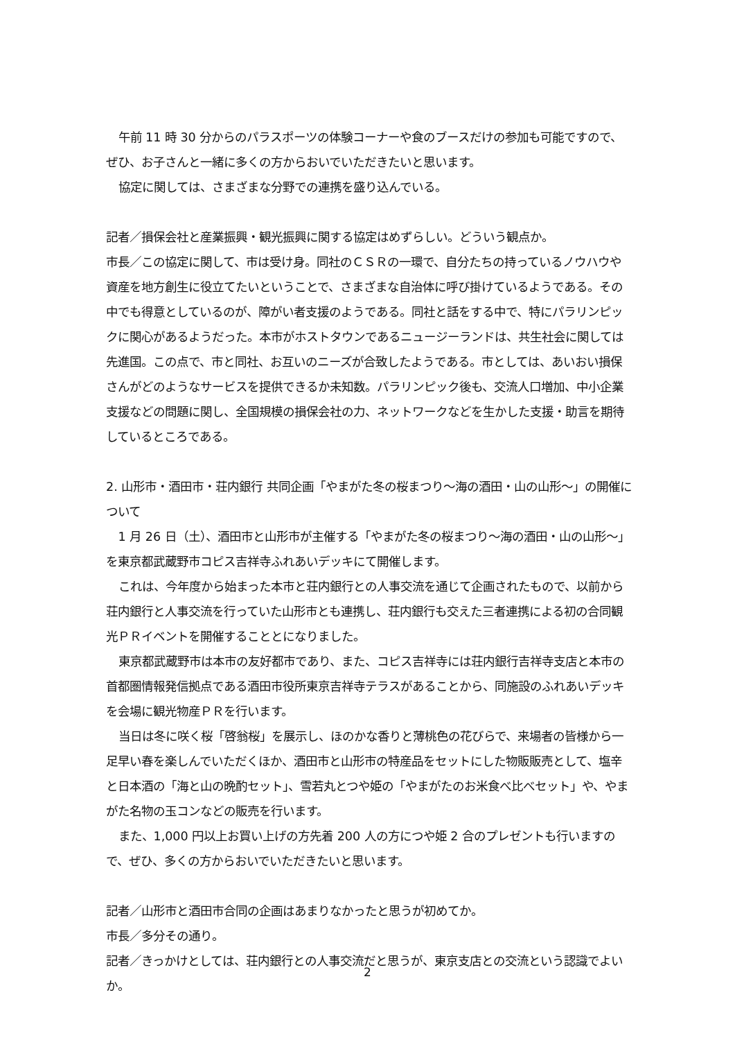午前 11 時 30 分からのパラスポーツの体験コーナーや食のブースだけの参加も可能ですので、ぜひ、お子さんと一緒に多くの方からおいでいただきたいと思います。
協定に関しては、さまざまな分野での連携を盛り込んでいる。
記者／損保会社と産業振興・観光振興に関する協定はめずらしい。どういう観点か。
市長／この協定に関して、市は受け身。同社のＣＳＲの一環で、自分たちの持っているノウハウや資産を地方創生に役立てたいということで、さまざまな自治体に呼び掛けているようである。その中でも得意としているのが、障がい者支援のようである。同社と話をする中で、特にパラリンピックに関心があるようだった。本市がホストタウンであるニュージーランドは、共生社会に関しては先進国。この点で、市と同社、お互いのニーズが合致したようである。市としては、あいおい損保さんがどのようなサービスを提供できるか未知数。パラリンピック後も、交流人口増加、中小企業支援などの問題に関し、全国規模の損保会社の力、ネットワークなどを生かした支援・助言を期待しているところである。
2. 山形市・酒田市・荘内銀行 共同企画「やまがた冬の桜まつり～海の酒田・山の山形～」の開催について
1 月 26 日（土）、酒田市と山形市が主催する「やまがた冬の桜まつり～海の酒田・山の山形～」を東京都武蔵野市コピス吉祥寺ふれあいデッキにて開催します。
これは、今年度から始まった本市と荘内銀行との人事交流を通じて企画されたもので、以前から荘内銀行と人事交流を行っていた山形市とも連携し、荘内銀行も交えた三者連携による初の合同観光ＰＲイベントを開催することとになりました。
東京都武蔵野市は本市の友好都市であり、また、コピス吉祥寺には荘内銀行吉祥寺支店と本市の首都圏情報発信拠点である酒田市役所東京吉祥寺テラスがあることから、同施設のふれあいデッキを会場に観光物産ＰＲを行います。
当日は冬に咲く桜「啓翁桜」を展示し、ほのかな香りと薄桃色の花びらで、来場者の皆様から一足早い春を楽しんでいただくほか、酒田市と山形市の特産品をセットにした物販販売として、塩辛と日本酒の「海と山の晩酌セット」、雪若丸とつや姫の「やまがたのお米食べ比べセット」や、やまがた名物の玉コンなどの販売を行います。
また、1,000 円以上お買い上げの方先着 200 人の方につや姫 2 合のプレゼントも行いますので、ぜひ、多くの方からおいでいただきたいと思います。
記者／山形市と酒田市合同の企画はあまりなかったと思うが初めてか。
市長／多分その通り。
記者／きっかけとしては、荘内銀行との人事交流だと思うが、東京支店との交流という認識でよいか。
2